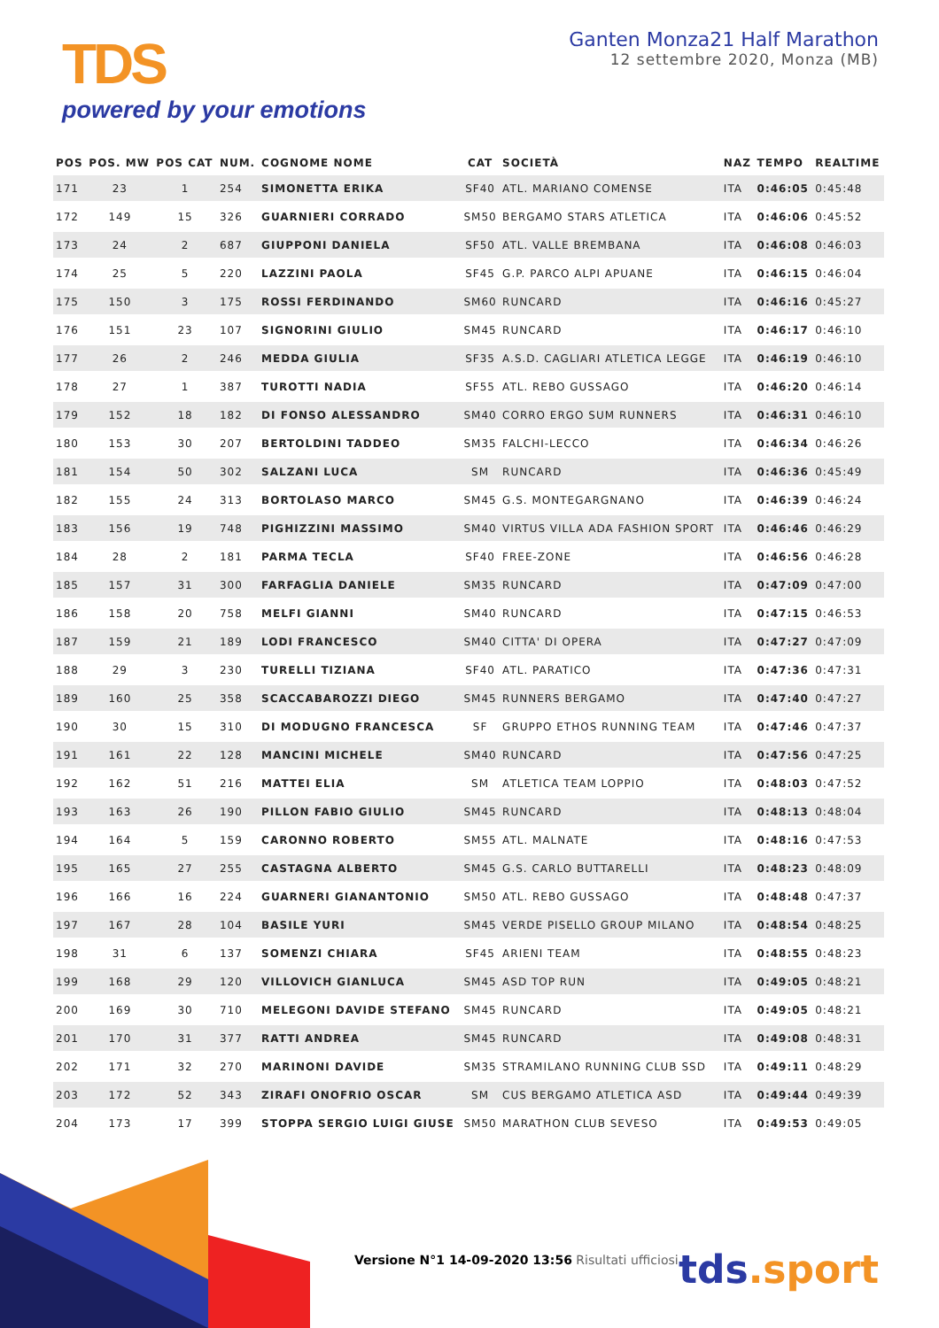TDS
powered by your emotions
Ganten Monza21 Half Marathon
12 settembre 2020, Monza (MB)
| POS | POS. MW | POS CAT | NUM. | COGNOME NOME | CAT | SOCIETÀ | NAZ | TEMPO | REALTIME |
| --- | --- | --- | --- | --- | --- | --- | --- | --- | --- |
| 171 | 23 | 1 | 254 | SIMONETTA ERIKA | SF40 | ATL. MARIANO COMENSE | ITA | 0:46:05 | 0:45:48 |
| 172 | 149 | 15 | 326 | GUARNIERI CORRADO | SM50 | BERGAMO STARS ATLETICA | ITA | 0:46:06 | 0:45:52 |
| 173 | 24 | 2 | 687 | GIUPPONI DANIELA | SF50 | ATL. VALLE BREMBANA | ITA | 0:46:08 | 0:46:03 |
| 174 | 25 | 5 | 220 | LAZZINI PAOLA | SF45 | G.P. PARCO ALPI APUANE | ITA | 0:46:15 | 0:46:04 |
| 175 | 150 | 3 | 175 | ROSSI FERDINANDO | SM60 | RUNCARD | ITA | 0:46:16 | 0:45:27 |
| 176 | 151 | 23 | 107 | SIGNORINI GIULIO | SM45 | RUNCARD | ITA | 0:46:17 | 0:46:10 |
| 177 | 26 | 2 | 246 | MEDDA GIULIA | SF35 | A.S.D. CAGLIARI ATLETICA LEGGE | ITA | 0:46:19 | 0:46:10 |
| 178 | 27 | 1 | 387 | TUROTTI NADIA | SF55 | ATL. REBO GUSSAGO | ITA | 0:46:20 | 0:46:14 |
| 179 | 152 | 18 | 182 | DI FONSO ALESSANDRO | SM40 | CORRO ERGO SUM RUNNERS | ITA | 0:46:31 | 0:46:10 |
| 180 | 153 | 30 | 207 | BERTOLDINI TADDEO | SM35 | FALCHI-LECCO | ITA | 0:46:34 | 0:46:26 |
| 181 | 154 | 50 | 302 | SALZANI LUCA | SM | RUNCARD | ITA | 0:46:36 | 0:45:49 |
| 182 | 155 | 24 | 313 | BORTOLASO MARCO | SM45 | G.S. MONTEGARGNANO | ITA | 0:46:39 | 0:46:24 |
| 183 | 156 | 19 | 748 | PIGHIZZINI MASSIMO | SM40 | VIRTUS VILLA ADA FASHION SPORT | ITA | 0:46:46 | 0:46:29 |
| 184 | 28 | 2 | 181 | PARMA TECLA | SF40 | FREE-ZONE | ITA | 0:46:56 | 0:46:28 |
| 185 | 157 | 31 | 300 | FARFAGLIA DANIELE | SM35 | RUNCARD | ITA | 0:47:09 | 0:47:00 |
| 186 | 158 | 20 | 758 | MELFI GIANNI | SM40 | RUNCARD | ITA | 0:47:15 | 0:46:53 |
| 187 | 159 | 21 | 189 | LODI FRANCESCO | SM40 | CITTA' DI OPERA | ITA | 0:47:27 | 0:47:09 |
| 188 | 29 | 3 | 230 | TURELLI TIZIANA | SF40 | ATL. PARATICO | ITA | 0:47:36 | 0:47:31 |
| 189 | 160 | 25 | 358 | SCACCABAROZZI DIEGO | SM45 | RUNNERS BERGAMO | ITA | 0:47:40 | 0:47:27 |
| 190 | 30 | 15 | 310 | DI MODUGNO FRANCESCA | SF | GRUPPO ETHOS RUNNING TEAM | ITA | 0:47:46 | 0:47:37 |
| 191 | 161 | 22 | 128 | MANCINI MICHELE | SM40 | RUNCARD | ITA | 0:47:56 | 0:47:25 |
| 192 | 162 | 51 | 216 | MATTEI ELIA | SM | ATLETICA TEAM LOPPIO | ITA | 0:48:03 | 0:47:52 |
| 193 | 163 | 26 | 190 | PILLON FABIO GIULIO | SM45 | RUNCARD | ITA | 0:48:13 | 0:48:04 |
| 194 | 164 | 5 | 159 | CARONNO ROBERTO | SM55 | ATL. MALNATE | ITA | 0:48:16 | 0:47:53 |
| 195 | 165 | 27 | 255 | CASTAGNA ALBERTO | SM45 | G.S. CARLO BUTTARELLI | ITA | 0:48:23 | 0:48:09 |
| 196 | 166 | 16 | 224 | GUARNERI GIANANTONIO | SM50 | ATL. REBO GUSSAGO | ITA | 0:48:48 | 0:47:37 |
| 197 | 167 | 28 | 104 | BASILE YURI | SM45 | VERDE PISELLO GROUP MILANO | ITA | 0:48:54 | 0:48:25 |
| 198 | 31 | 6 | 137 | SOMENZI CHIARA | SF45 | ARIENI TEAM | ITA | 0:48:55 | 0:48:23 |
| 199 | 168 | 29 | 120 | VILLOVICH GIANLUCA | SM45 | ASD TOP RUN | ITA | 0:49:05 | 0:48:21 |
| 200 | 169 | 30 | 710 | MELEGONI DAVIDE STEFANO | SM45 | RUNCARD | ITA | 0:49:05 | 0:48:21 |
| 201 | 170 | 31 | 377 | RATTI ANDREA | SM45 | RUNCARD | ITA | 0:49:08 | 0:48:31 |
| 202 | 171 | 32 | 270 | MARINONI DAVIDE | SM35 | STRAMILANO RUNNING CLUB SSD | ITA | 0:49:11 | 0:48:29 |
| 203 | 172 | 52 | 343 | ZIRAFI ONOFRIO OSCAR | SM | CUS BERGAMO ATLETICA ASD | ITA | 0:49:44 | 0:49:39 |
| 204 | 173 | 17 | 399 | STOPPA SERGIO LUIGI GIUSE | SM50 | MARATHON CLUB SEVESO | ITA | 0:49:53 | 0:49:05 |
Versione N°1 14-09-2020 13:56 Risultati ufficiosi
tds.sport